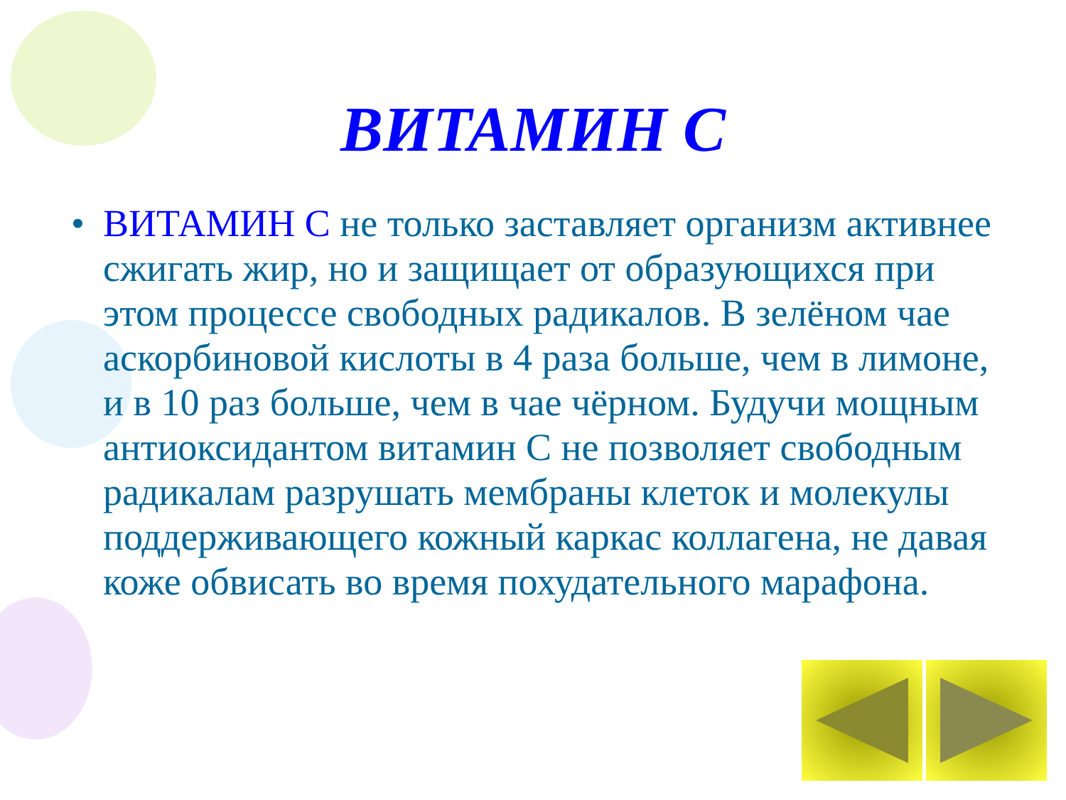ВИТАМИН С
•
ВИТАМИН С не только заставляет организм активнее сжигать жир, но и защищает от образующихся при этом процессе свободных радикалов. В зелёном чае аскорбиновой кислоты в 4 раза больше, чем в лимоне, и в 10 раз больше, чем в чае чёрном. Будучи мощным антиоксидантом витамин С не позволяет свободным радикалам разрушать мембраны клеток и молекулы поддерживающего кожный каркас коллагена, не давая коже обвисать во время похудательного марафона.